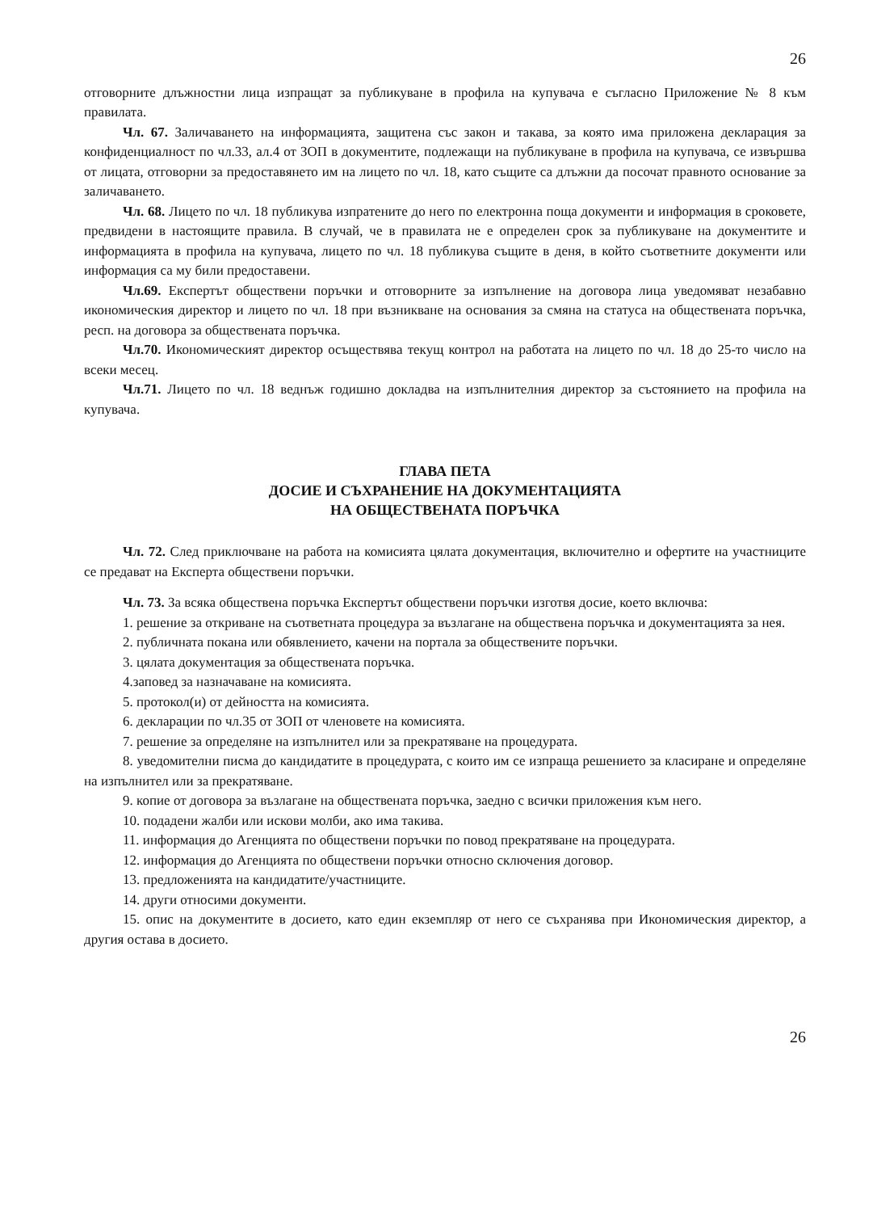26
отговорните длъжностни лица изпращат за публикуване в профила на купувача е съгласно Приложение № 8 към правилата.
Чл. 67. Заличаването на информацията, защитена със закон и такава, за която има приложена декларация за конфиденциалност по чл.33, ал.4 от ЗОП в документите, подлежащи на публикуване в профила на купувача, се извършва от лицата, отговорни за предоставянето им на лицето по чл. 18, като същите са длъжни да посочат правното основание за заличаването.
Чл. 68. Лицето по чл. 18 публикува изпратените до него по електронна поща документи и информация в сроковете, предвидени в настоящите правила. В случай, че в правилата не е определен срок за публикуване на документите и информацията в профила на купувача, лицето по чл. 18 публикува същите в деня, в който съответните документи или информация са му били предоставени.
Чл.69. Експертът обществени поръчки и отговорните за изпълнение на договора лица уведомяват незабавно икономическия директор и лицето по чл. 18 при възникване на основания за смяна на статуса на обществената поръчка, респ. на договора за обществената поръчка.
Чл.70. Икономическият директор осъществява текущ контрол на работата на лицето по чл. 18 до 25-то число на всеки месец.
Чл.71. Лицето по чл. 18 веднъж годишно докладва на изпълнителния директор за състоянието на профила на купувача.
ГЛАВА ПЕТА
ДОСИЕ И СЪХРАНЕНИЕ НА ДОКУМЕНТАЦИЯТА
НА ОБЩЕСТВЕНАТА ПОРЪЧКА
Чл. 72. След приключване на работа на комисията цялата документация, включително и офертите на участниците се предават на Експерта обществени поръчки.
Чл. 73. За всяка обществена поръчка Експертът обществени поръчки изготвя досие, което включва:
1. решение за откриване на съответната процедура за възлагане на обществена поръчка и документацията за нея.
2. публичната покана или обявлението, качени на портала за обществените поръчки.
3. цялата документация за обществената поръчка.
4.заповед за назначаване на комисията.
5. протокол(и) от дейността на комисията.
6. декларации по чл.35 от ЗОП от членовете на комисията.
7. решение за определяне на изпълнител или за прекратяване на процедурата.
8. уведомителни писма до кандидатите в процедурата, с които им се изпраща решението за класиране и определяне на изпълнител или за прекратяване.
9. копие от договора за възлагане на обществената поръчка, заедно с всички приложения към него.
10. подадени жалби или искови молби, ако има такива.
11. информация до Агенцията по обществени поръчки по повод прекратяване на процедурата.
12. информация до Агенцията по обществени поръчки относно сключения договор.
13. предложенията на кандидатите/участниците.
14. други относими документи.
15. опис на документите в досието, като един екземпляр от него се съхранява при Икономическия директор, а другия остава в досието.
26